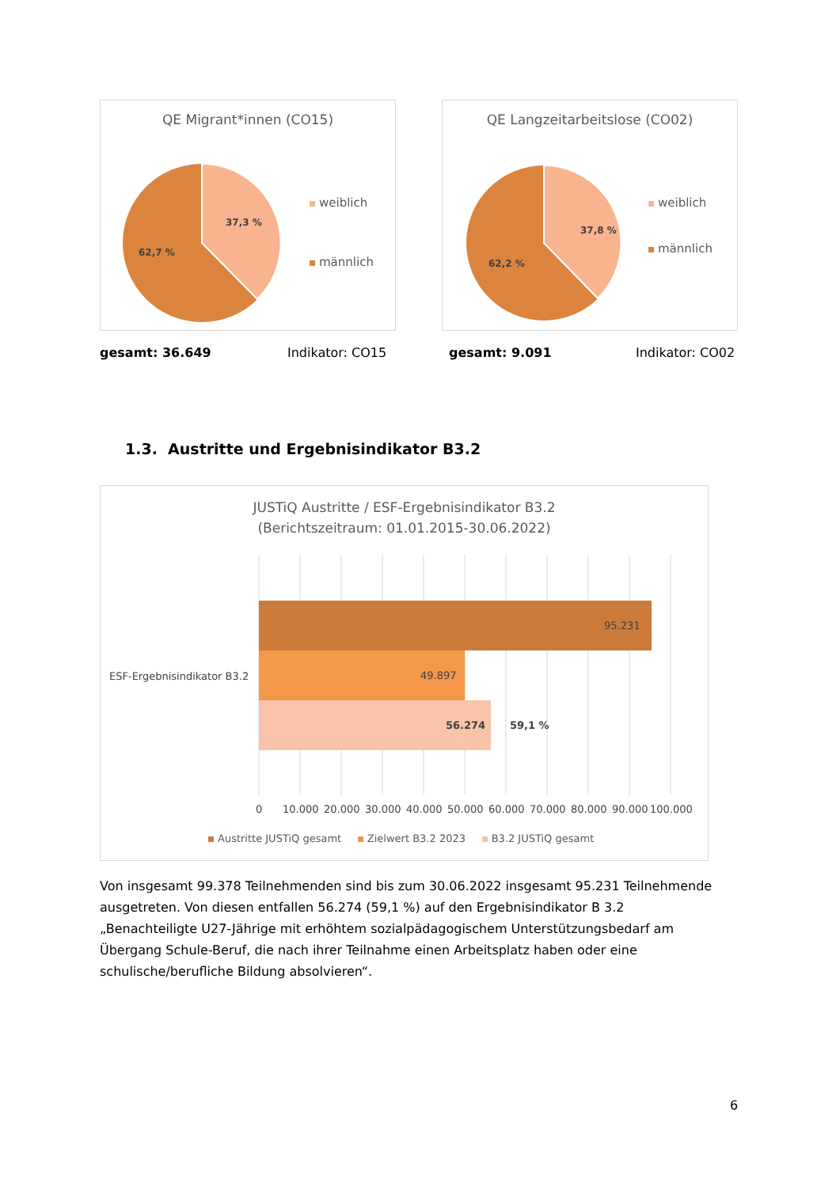QE Migrant*innen (CO15)
37,3 %
62,7 %
weiblich
männlich
QE Langzeitarbeitslose (CO02)
37,8 %
62,2 %
weiblich
männlich
gesamt: 36.649 Indikator: CO15 gesamt: 9.091 Indikator: CO02
1.3. Austritte und Ergebnisindikator B3.2
JUSTiQ Austritte / ESF-Ergebnisindikator B3.2
(Berichtszeitraum: 01.01.2015-30.06.2022)
95.231
49.897
56.274
59,1 %
ESF-Ergebnisindikator B3.2
0
10.000
20.000
30.000
40.000
50.000
60.000
70.000
80.000
90.000
100.000
Austritte JUSTiQ gesamt Zielwert B3.2 2023 B3.2 JUSTiQ gesamt
Von insgesamt 99.378 Teilnehmenden sind bis zum 30.06.2022 insgesamt 95.231 Teilnehmende ausgetreten. Von diesen entfallen 56.274 (59,1 %) auf den Ergebnisindikator B 3.2 „Benachteiligte U27-Jährige mit erhöhtem sozialpädagogischem Unterstützungsbedarf am Übergang Schule-Beruf, die nach ihrer Teilnahme einen Arbeitsplatz haben oder eine schulische/berufliche Bildung absolvieren“.
6